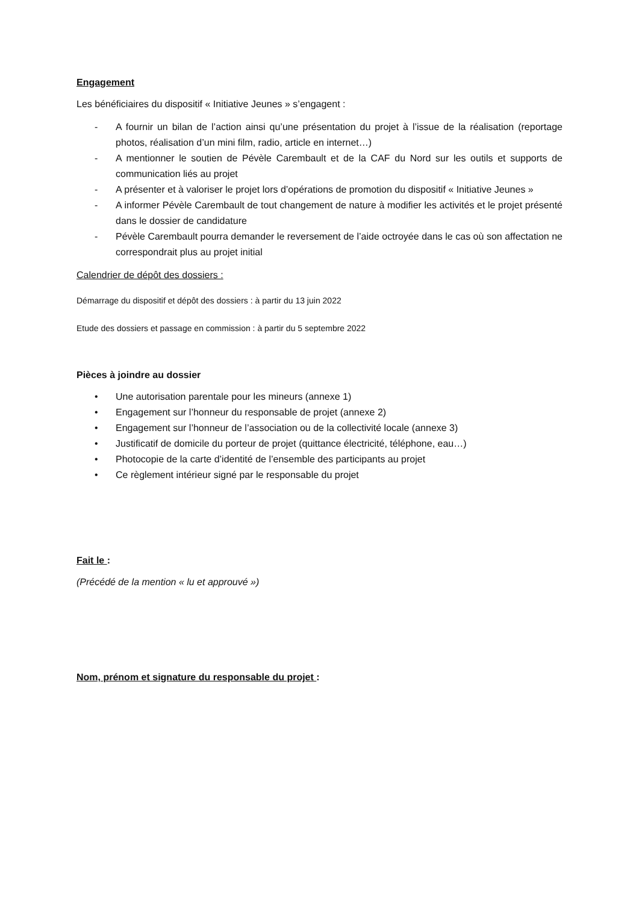Engagement
Les bénéficiaires du dispositif « Initiative Jeunes » s’engagent :
- A fournir un bilan de l’action ainsi qu’une présentation du projet à l’issue de la réalisation (reportage photos, réalisation d’un mini film, radio, article en internet…)
- A mentionner le soutien de Pévèle Carembault et de la CAF du Nord sur les outils et supports de communication liés au projet
- A présenter et à valoriser le projet lors d’opérations de promotion du dispositif « Initiative Jeunes »
- A informer Pévèle Carembault de tout changement de nature à modifier les activités et le projet présenté dans le dossier de candidature
- Pévèle Carembault pourra demander le reversement de l’aide octroyée dans le cas où son affectation ne correspondrait plus au projet initial
Calendrier de dépôt des dossiers :
Démarrage du dispositif et dépôt des dossiers : à partir du 13 juin 2022
Etude des dossiers et passage en commission : à partir du 5 septembre 2022
Pièces à joindre au dossier
• Une autorisation parentale pour les mineurs (annexe 1)
• Engagement sur l’honneur du responsable de projet (annexe 2)
• Engagement sur l’honneur de l’association ou de la collectivité locale (annexe 3)
• Justificatif de domicile du porteur de projet (quittance électricité, téléphone, eau…)
• Photocopie de la carte d’identité de l’ensemble des participants au projet
• Ce règlement intérieur signé par le responsable du projet
Fait le :
(Précédé de la mention « lu et approuvé »)
Nom, prénom et signature du responsable du projet :